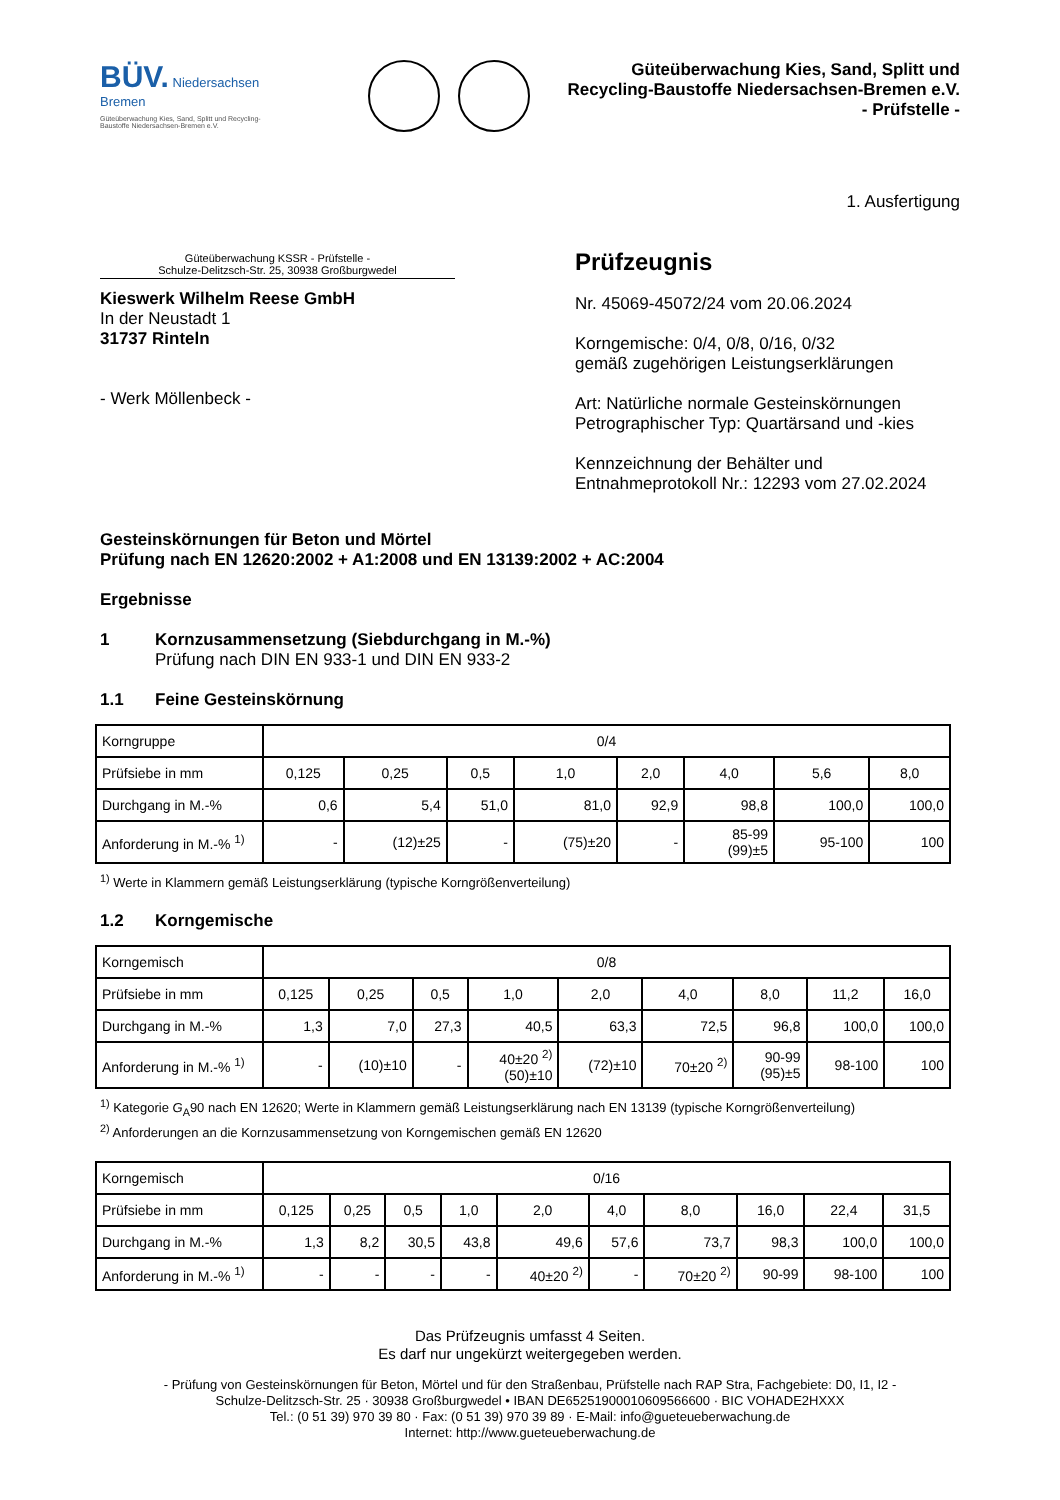BÜV. Niedersachsen Bremen
Güteüberwachung Kies, Sand, Splitt und Recycling-Baustoffe Niedersachsen-Bremen e.V.
Güteüberwachung Kies, Sand, Splitt und
Recycling-Baustoffe Niedersachsen-Bremen e.V.
- Prüfstelle -
1. Ausfertigung
Güteüberwachung KSSR - Prüfstelle -
Schulze-Delitzsch-Str. 25, 30938 Großburgwedel
Kieswerk Wilhelm Reese GmbH
In der Neustadt 1
31737 Rinteln
- Werk Möllenbeck -
Prüfzeugnis
Nr. 45069-45072/24 vom 20.06.2024
Korngemische: 0/4, 0/8, 0/16, 0/32
gemäß zugehörigen Leistungserklärungen
Art: Natürliche normale Gesteinskörnungen
Petrographischer Typ: Quartärsand und -kies
Kennzeichnung der Behälter und
Entnahmeprotokoll Nr.: 12293 vom 27.02.2024
Gesteinskörnungen für Beton und Mörtel
Prüfung nach EN 12620:2002 + A1:2008 und EN 13139:2002 + AC:2004
Ergebnisse
1 Kornzusammensetzung (Siebdurchgang in M.-%)
Prüfung nach DIN EN 933-1 und DIN EN 933-2
1.1 Feine Gesteinskörnung
| Korngruppe | 0/4 | | | | | | | |
| Prüfsiebe in mm | 0,125 | 0,25 | 0,5 | 1,0 | 2,0 | 4,0 | 5,6 | 8,0 |
| Durchgang in M.-% | 0,6 | 5,4 | 51,0 | 81,0 | 92,9 | 98,8 | 100,0 | 100,0 |
| Anforderung in M.-% <sup>1)</sup> | - | (12)±25 | - | (75)±20 | - | 85-99 (99)±5 | 95-100 | 100 |
<sup>1)</sup> Werte in Klammern gemäß Leistungserklärung (typische Korngrößenverteilung)
1.2 Korngemische
| Korngemisch | 0/8 | | | | | | | | |
| Prüfsiebe in mm | 0,125 | 0,25 | 0,5 | 1,0 | 2,0 | 4,0 | 8,0 | 11,2 | 16,0 |
| Durchgang in M.-% | 1,3 | 7,0 | 27,3 | 40,5 | 63,3 | 72,5 | 96,8 | 100,0 | 100,0 |
| Anforderung in M.-% <sup>1)</sup> | - | (10)±10 | - | 40±20 <sup>2)</sup> (50)±10 | (72)±10 | 70±20 <sup>2)</sup> | 90-99 (95)±5 | 98-100 | 100 |
<sup>1)</sup> Kategorie G<sub>A</sub>90 nach EN 12620; Werte in Klammern gemäß Leistungserklärung nach EN 13139 (typische Korngrößenverteilung)
<sup>2)</sup> Anforderungen an die Kornzusammensetzung von Korngemischen gemäß EN 12620
| Korngemisch | 0/16 | | | | | | | | | |
| Prüfsiebe in mm | 0,125 | 0,25 | 0,5 | 1,0 | 2,0 | 4,0 | 8,0 | 16,0 | 22,4 | 31,5 |
| Durchgang in M.-% | 1,3 | 8,2 | 30,5 | 43,8 | 49,6 | 57,6 | 73,7 | 98,3 | 100,0 | 100,0 |
| Anforderung in M.-% <sup>1)</sup> | - | - | - | - | 40±20 <sup>2)</sup> | - | 70±20 <sup>2)</sup> | 90-99 | 98-100 | 100 |
Das Prüfzeugnis umfasst 4 Seiten.
Es darf nur ungekürzt weitergegeben werden.
- Prüfung von Gesteinskörnungen für Beton, Mörtel und für den Straßenbau, Prüfstelle nach RAP Stra, Fachgebiete: D0, I1, I2 -
Schulze-Delitzsch-Str. 25 · 30938 Großburgwedel • IBAN DE65251900010609566600 · BIC VOHADE2HXXX
Tel.: (0 51 39) 970 39 80 · Fax: (0 51 39) 970 39 89 · E-Mail: info@gueteueberwachung.de
Internet: http://www.gueteueberwachung.de